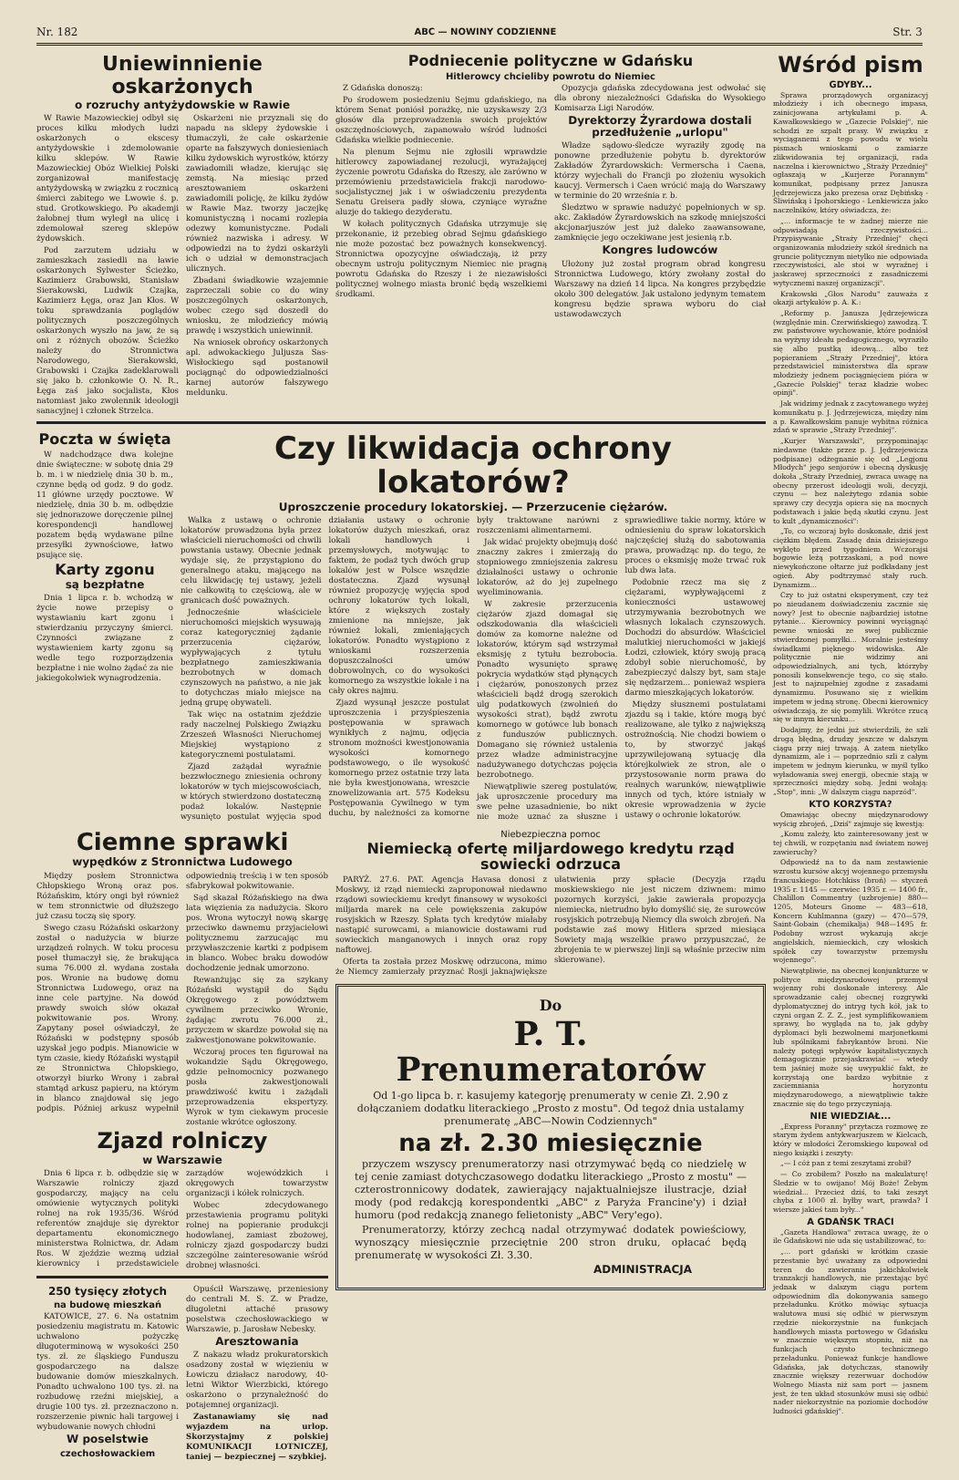Nr. 182 ABC — NOWINY CODZIENNE Str. 3
Uniewinnienie oskarżonych
o rozruchy antyżydowskie w Rawie
W Rawie Mazowieckiej odbył się proces kilku młodych ludzi oskarżonych o ekscesy antyżydowskie i zdemolowanie kilku sklepów. W Rawie Mazowieckiej Obóz Wielkiej Polski zorganizował manifestację antyżydowską w związku z rocznicą śmierci zabitego we Lwowie ś. p. stud. Grotkowskiego. Po akademji żałobnej tłum wyległ na ulicę i zdemolował szereg sklepów żydowskich.
Pod zarzutem udziału w zamieszkach zasiedli na ławie oskarżonych Sylwester Ścieżko, Kazimierz Grabowski, Stanisław Sierakowski, Ludwik Czajka, Kazimierz Łęga, oraz Jan Kłos. W toku sprawdzania poglądów politycznych poszczególnych oskarżonych wyszło na jaw, że są oni z różnych obozów. Ścieżko należy do Stronnictwa Narodowego, Sierakowski, Grabowski i Czajka zadeklarowali się jako b. członkowie O. N. R., Łęga zaś jako socjalista, Kłos natomiast jako zwolennik ideologji sanacyjnej i członek Strzelca.
Oskarżeni nie przyznali się do napadu na sklepy żydowskie i tłumaczyli, że całe oskarżenie oparte na fałszywych doniesieniach kilku żydowskich wyrostków, którzy zawiadomili władze, kierując się zemstą. Na miesiąc przed aresztowaniem oskarżeni zawiadomili policję, że kilku żydów w Rawie Maz. tworzy jaczejkę komunistyczną i nocami rozlepia odezwy komunistyczne. Podali również nazwiska i adresy. W odpowiedzi na to żydzi oskarżyli ich o udział w demonstracjach ulicznych.
Zbadani świadkowie wzajemnie zaprzeczali sobie co do winy poszczególnych oskarżonych, wobec czego sąd doszedł do wniosku, że młodzieńcy mówią prawdę i wszystkich uniewinnił.
Na wniosek obrońcy oskarżonych apl. adwokackiego Juljusza Sas-Wisłockiego sąd postanowił pociągnąć do odpowiedzialności karnej autorów fałszywego meldunku.
Podniecenie polityczne w Gdańsku
Hitlerowcy chcieliby powrotu do Niemiec
Z Gdańska donoszą:
Po środowem posiedzeniu Sejmu gdańskiego, na którem Senat poniósł porażkę, nie uzyskawszy 2/3 głosów dla przeprowadzenia swoich projektów oszczędnościowych, zapanowało wśród ludności Gdańska wielkie podniecenie.
Na plenum Sejmu nie zgłosili wprawdzie hitlerowcy zapowiadanej rezolucji, wyrażającej życzenie powrotu Gdańska do Rzeszy, ale zarówno w przemówieniu przedstawiciela frakcji narodowo-socjalistycznej jak i w oświadczeniu prezydenta Senatu Greisera padły słowa, czyniące wyraźne aluzje do takiego dezyderatu.
W kołach politycznych Gdańska utrzymuje się przekonanie, iż przebieg obrad Sejmu gdańskiego nie może pozostać bez poważnych konsekwencyj. Stronnictwa opozycyjne oświadczają, iż przy obecnym ustroju politycznym Niemiec nie pragną powrotu Gdańska do Rzeszy i że niezawisłości politycznej wolnego miasta bronić będą wszelkiemi środkami.
Opozycja gdańska zdecydowana jest odwołać się dla obrony niezależności Gdańska do Wysokiego Komisarza Ligi Narodów.
Dyrektorzy Żyrardowa dostali przedłużenie „urlopu"
Władze sądowo-śledcze wyraziły zgodę na ponowne przedłużenie pobytu b. dyrektorów Zakładów Żyrardowskich: Vermerscha i Caena, którzy wyjechali do Francji po złożeniu wysokich kaucyj. Vermersch i Caen wrócić mają do Warszawy w terminie do 20 września r. b.
Śledztwo w sprawie nadużyć popełnionych w sp. akc. Zakładów Żyrardowskich na szkodę mniejszości akcjonarjuszów jest już daleko zaawansowane, zamknięcie jego oczekiwane jest jesienią r.b.
Kongres ludowców
Ułożony już został program obrad kongresu Stronnictwa Ludowego, który zwołany został do Warszawy na dzień 14 lipca. Na kongres przybędzie około 300 delegatów. Jak ustalono jedynym tematem kongresu będzie sprawa wyboru do ciał ustawodawczych
Poczta w święta
W nadchodzące dwa kolejne dnie świąteczne: w sobotę dnia 29 b. m. i w niedzielę dnia 30 b. m., czynne będą od godz. 9 do godz. 11 główne urzędy pocztowe. W niedzielę, dnia 30 b. m. odbędzie się jednorazowe doręczenie pilnej korespondencji handlowej pozatem będą wydawane pilne przesyłki żywnościowe, łatwo psujące się.
Karty zgonu
są bezpłatne
Dnia 1 lipca r. b. wchodzą w życie nowe przepisy o wystawianiu kart zgonu i stwierdzaniu przyczyny śmierci. Czynności związane z wystawieniem karty zgonu są wedle tego rozporządzenia bezpłatne i nie wolno żądać za nie jakiegokolwiek wynagrodzenia.
Czy likwidacja ochrony lokatorów?
Uproszczenie procedury lokatorskiej. — Przerzucenie ciężarów.
Walka z ustawą o ochronie lokatorów prowadzona była przez właścicieli nieruchomości od chwili powstania ustawy. Obecnie jednak wydaje się, że przystąpiono do generalnego ataku, mającego na celu likwidację tej ustawy, jeżeli nie całkowitą to częściową, ale w granicach dość poważnych.
Jednocześnie właściciele nieruchomości miejskich wysuwają coraz kategoryczniej żądanie przerzucenia ciężarów, wypływających z tytułu bezpłatnego zamieszkiwania bezrobotnych w domach czynszowych na państwo, a nie jak to dotychczas miało miejsce na jedną grupę obywateli.
Tak więc na ostatnim zjeździe rady naczelnej Polskiego Związku Zrzeszeń Własności Nieruchomej Miejskiej wystąpiono z kategorycznemi postulatami.
Zjazd zażądał wyraźnie bezzwłocznego zniesienia ochrony lokatorów w tych miejscowościach, w których stwierdzono dostateczną podaż lokalów. Następnie wysunięto postulat wyjęcia spod działania ustawy o ochronie lokatorów dużych mieszkań, oraz lokali handlowych i przemysłowych, motywując to faktem, że podaż tych dwóch grup lokalów jest w Polsce wszędzie dostateczna. Zjazd wysunął również propozycję wyjęcia spod ochrony lokatorów tych lokali, które z większych zostały zmienione na mniejsze, jak również lokali, zmieniających lokatorów. Ponadto wystąpiono z wnioskami rozszerzenia dopuszczalności umów dobrowolnych, co do wysokości komornego za wszystkie lokale i na cały okres najmu.
Zjazd wysunął jeszcze postulat uproszczenia i przyśpieszenia postępowania w sprawach wynikłych z najmu, odjęcia stronom możności kwestjonowania wysokości komornego podstawowego, o ile wysokość komornego przez ostatnie trzy lata nie była kwestjonowana, wreszcie znowelizowania art. 575 Kodeksu Postępowania Cywilnego w tym duchu, by należności za komorne były traktowane narówni z roszczeniami alimentarnemi.
Jak widać projekty obejmują dość znaczny zakres i zmierzają do stopniowego zmniejszenia zakresu działalności ustawy o ochronie lokatorów, aż do jej zupełnego wyeliminowania.
W zakresie przerzucenia ciężarów zjazd domagał się odszkodowania dla właścicieli domów za komorne należne od lokatorów, którym sąd wstrzymał eksmisję z tytułu bezrobocia. Ponadto wysunięto sprawę pokrycia wydatków stąd płynących i ciężarów, ponoszonych przez właścicieli bądź drogą szerokich ulg podatkowych (zwolnień do wysokości strat), bądź zwrotu komornego w gotówce lub bonach z funduszów publicznych. Domagano się również ustalenia przez władze administracyjne nadużywanego dotychczas pojęcia bezrobotnego.
Niewątpliwie szereg postulatów, jak uproszczenie procedury ma swe pełne uzasadnienie, bo nikt nie może uznać za słuszne i sprawiedliwe takie normy, które w odniesieniu do spraw lokatorskich najczęściej służą do sabotowania prawa, prowadząc np. do tego, że proces o eksmisję może trwać rok lub dwa lata.
Podobnie rzecz ma się z ciężarami, wypływającemi z konieczności ustawowej utrzymywania bezrobotnych we własnych lokalach czynszowych. Dochodzi do absurdów. Właściciel malutkiej nieruchomości w jakiejś Łodzi, człowiek, który swoją pracą zdobył sobie nieruchomość, by zabezpieczyć dalszy byt, sam staje się nędzarzem... ponieważ wspiera darmo mieszkających lokatorów.
Między słusznemi postulatami zjazdu są i takie, które mogą być realizowane, ale tylko z największą ostrożnością. Nie chodzi bowiem o to, by stworzyć jakąś uprzywilejowaną sytuację dla którejkolwiek ze stron, ale o przystosowanie norm prawa do realnych warunków, niewątpliwie innych od tych, które istniały w okresie wprowadzenia w życie ustawy o ochronie lokatorów.
Ciemne sprawki
wypędków z Stronnictwa Ludowego
Między posłem Stronnictwa Chłopskiego Wroną oraz pos. Różańskim, który ongi był również w tem stronnictwie od dłuższego już czasu toczą się spory.
Swego czasu Różański oskarżony został o nadużycia w biurze urządzeń rolnych. W toku procesu poseł tłumaczył się, że brakująca suma 76.000 zł. wydana została pos. Wronie na budowę domu Stronnictwa Ludowego, oraz na inne cele partyjne. Na dowód prawdy swoich słów okazał pokwitowanie pos. Wrony. Zapytany poseł oświadczył, że Różański w podstępny sposób uzyskał jego podpis. Mianowicie w tym czasie, kiedy Różański wystąpił ze Stronnictwa Chłopskiego, otworzył biurko Wrony i zabrał stamtąd arkusz papieru, na którym in blanco znajdował się jego podpis. Później arkusz wypełnił odpowiednią treścią i w ten sposób sfabrykował pokwitowanie.
Sąd skazał Różańskiego na dwa lata więzienia za nadużycia. Skoro pos. Wrona wytoczył nową skargę przeciwko dawnemu przyjacielowi politycznemu zarzucając mu przywłaszczenie kartki z podpisem in blanco. Wobec braku dowodów dochodzenie jednak umorzono.
Rewanżując się za szykany Różański wystąpił do Sądu Okręgowego z powództwem cywilnem przeciwko Wronie, żądając zwrotu 76.000 zł., przyczem w skardze powołał się na zakwestjonowane pokwitowanie.
Wczoraj proces ten figurował na wokandzie Sądu Okręgowego, gdzie pełnomocnicy pozwanego posła zakwestjonowali prawdziwość kwitu i zażądali przeprowadzenia ekspertyzy. Wyrok w tym ciekawym procesie zostanie wkrótce ogłoszony.
Zjazd rolniczy
w Warszawie
Dnia 6 lipca r. b. odbędzie się w Warszawie rolniczy zjazd gospodarczy, mający na celu omówienie wytycznych polityki rolnej na rok 1935/36. Wśród referentów znajduje się dyrektor departamentu ekonomicznego ministerstwa Rolnictwa, dr. Adam Ros. W zjeździe wezmą udział kierownicy i przedstawiciele zarządów wojewódzkich i okręgowych towarzystw organizacji i kółek rolniczych.
Wobec zdecydowanego przestawienia programu polityki rolnej na popieranie produkcji hodowlanej, zamiast zbożowej, rolniczy zjazd gospodarczy budzi szczególne zainteresowanie wśród drobnej własności.
250 tysięcy złotych
na budowę mieszkań
KATOWICE, 27. 6. Na ostatnim posiedzeniu magistratu m. Katowic uchwalono pożyczkę długoterminową w wysokości 250 tys. zł. ze śląskiego Funduszu gospodarczego na dalsze budowanie domów mieszkalnych. Ponadto uchwalono 100 tys. zł. na rozbudowę rzeźni miejskiej, a drugie 100 tys. zł. przeznaczono n. rozszerzenie piwnic hali targowej i wybudowanie nowych chłodni
W poselstwie
czechosłowackiem
Opuścił Warszawę, przeniesiony do centrali M. S. Z. w Pradze, długoletni attaché prasowy poselstwa czechosłowackiego w Warszawie, p. Jarosław Nebesky.
Aresztowania
Z nakazu władz prokuratorskich osadzony został w więzieniu w Łowiczu działacz narodowy, 40-letni Wiktor Wierzbicki, którego oskarżono o przynależność do potajemnej organizacji.
Zastanawiamy się nad wyjazdem na urlop. Skorzystajmy z polskiej KOMUNIKACJI LOTNICZEJ, taniej — bezpiecznej — szybkiej.
Niebezpieczna pomoc
Niemiecką ofertę miljardowego kredytu rząd sowiecki odrzuca
PARYŻ. 27.6. PAT. Agencja Havasa donosi z Moskwy, iż rząd niemiecki zaproponował niedawno rządowi sowieckiemu kredyt finansowy w wysokości miljarda marek na cele powiększenia zakupów rosyjskich w Rzeszy. Spłata tych kredytów miałaby nastąpić surowcami, a mianowicie dostawami rud sowieckich manganowych i innych oraz ropy naftowej.
Oferta ta została przez Moskwę odrzucona, mimo że Niemcy zamierzały przyznać Rosji jaknajwiększe ułatwienia przy spłacie (Decyzja rządu moskiewskiego nie jest niczem dziwnem: mimo pozornych korzyści, jakie zawierała propozycja niemiecka, nietrudno było domyślić się, że surowców rosyjskich potrzebują Niemcy dla swoich zbrojeń. Na podstawie zaś mowy Hitlera sprzed miesiąca Sowiety mają wszelkie prawo przypuszczać, że zbrojenia te w pierwszej linji są właśnie przeciw nim skierowane).
Do
P. T. Prenumeratorów
Od 1-go lipca b. r. kasujemy kategorję prenumeraty w cenie Zł. 2.90 z dołączaniem dodatku literackiego „Prosto z mostu". Od tegoż dnia ustalamy prenumeratę „ABC—Nowin Codziennych"
na zł. 2.30 miesięcznie
przyczem wszyscy prenumeratorzy nasi otrzymywać będą co niedzielę w tej cenie zamiast dotychczasowego dodatku literackiego „Prosto z mostu" — czterostronnicowy dodatek, zawierający najaktualniejsze ilustracje, dział mody (pod redakcją korespondentki „ABC" z Paryża Francine'y) i dział humoru (pod redakcją znanego felietonisty „ABC" Very'ego).
Prenumeratorzy, którzy zechcą nadal otrzymywać dodatek powieściowy, wynoszący miesięcznie przeciętnie 200 stron druku, opłacać będą prenumeratę w wysokości Zł. 3.30.
ADMINISTRACJA
Wśród pism
GDYBY...
Sprawa prorządowych organizacyj młodzieży i ich obecnego impasa, zainicjowana artykułami p. A. Kawałkowskiego w „Gazecie Polskiej", nie schodzi ze szpalt prasy. W związku z wyciąganemi z tego powodu w wielu pismach wnioskami o zamiarze zlikwidowania tej organizacji, rada naczelna i kierownictwo „Straży Przedniej" ogłaszają w „Kurjerze Porannym" komunikat, podpisany przez Janusza Jędrzejewicza jako prezesa oraz Dębińską - Śliwińską i Ipohorskiego - Lenkiewicza jako naczelników, który oświadcza, że:
„... informacje te w żadnej mierze nie odpowiadają rzeczywistości... Przypisywanie „Straży Przedniej" chęci organizowania młodzieży szkół średnich na gruncie politycznym nietylko nie odpowiada rzeczywistości, ale stoi w wyraźnej i jaskrawej sprzeczności z zasadniczemi wytycznemi naszej organizacji".
Krakowski „Głos Narodu" zauważa z okazji artykułów p. A. K.:
„Reformy p. Janusza Jędrzejewicza (względnie min. Czerwińskiego) zawodzą. T. zw. państwowe wychowanie, które podniósł na wyżyny ideału pedagogicznego, wyraziło się albo pustką ideową... albo też popieraniem „Straży Przedniej", która przedstawiciel ministerstwa dla spraw młodzieży jednem pociągnięciem pióra w „Gazecie Polskiej" teraz kładzie wobec opinji".
Jak widzimy jednak z zacytowanego wyżej komunikatu p. J. Jędrzejewicza, między nim a p. Kawałkowskim panuje wybitna różnica zdań w sprawie „Straży Przedniej".
„Kurjer Warszawski", przypominając niedawne (także przez p. J. Jędrzejewicza podpisane) odżegnanie się od „Legjonu Młodych" jego senjorów i obecną dyskusję dokoła „Straży Przedniej, zwraca uwagę na obecny przerost ideologji woli, decyzji, czynu — bez należytego zdania sobie sprawy czy decyzja opiera się na mocnych podstawach i jakie będą skutki czynu. Jest to kult „dynamiczności":
„To, co wczoraj było doskonałe, dziś jest ciężkim błędem. Zasadę dnia dzisiejszego wyklęto przed tygodniem. Wczorajsi bogowie leżą potrzaskani, a pod nowe niewykończone ołtarze już podkładany jest ogień. Aby podtrzymać stały ruch. Dynamizm...
Czy to już ostatni eksperyment, czy też po nieudanem doświadczeniu zacznie się nowy? Jest to obecnie najbardziej istotne pytanie... Kierownicy powinni wyciągnąć pewne wnioski ze swej publicznie stwierdzonej pomyłki... Moralnie jesteśmy świadkami pięknego widowiska. Ale politycznie nie widzimy ani odpowiedzialnych, ani tych, którzyby ponosili konsekwencje tego, co się stało. Jest to najzupełniej zgodne z zasadami dynamizmu. Posuwano się z wielkim impetem w jedną stronę. Obecni kierownicy oświadczają, że się pomylili. Wkrótce rzucą się w innym kierunku...
Dodajmy, że jedni już stwierdzili, że szli drogą błędną, drudzy jeszcze w dalszym ciągu przy niej trwają. A zatem nietylko dynamizm, ale i — poprzednio szli z całym impetem w jednym kierunku, w myśl tylko wyładowania swej energji, obecnie stają w sprzeczności między sobą. Jedni wołają: „Stop", inni: „W dalszym ciągu naprzód".
KTO KORZYSTA?
Omawiając obecny międzynarodowy wyścig zbrojeń, „Dziś" zajmuje się kwestją:
„Komu zależy, kto zainteresowany jest w tej chwili, w rozpętaniu nad światem nowej zawieruchy?
Odpowiedź na to da nam zestawienie wzrostu kursów akcyj wojennego przemysłu francuskiego: Hotchkiss (broń) — styczeń 1935 r. 1145 — czerwiec 1935 r. — 1400 fr., Chalillon Commentry (uzbrojenie) 880—1205, Moteurs Gnome — 483—618, Koncern Kuhlmanna (gazy) — 470—579, Saint-Gobain (chemikalja) 948—1495 fr. Podobny wzrost wykazują akcje angielskich, niemieckich, czy włoskich spółek czy towarzystw przemysłu wojennego".
Niewątpliwie, na obecnej konjunkturze w polityce międzynarodowej przemysł wojenny robi doskonałe interesy. Ale sprowadzanie całej obecnej rozgrywki dyplomatycznej do intryg tych kół, jak to czyni organ Z. Z. Z., jest symplifikowaniem sprawy, bo wygląda na to, jak gdyby dyplomaci byli bezwolnemi marjonetkami lub spólnikami fabrykantów broni. Nie należy potęgi wpływów kapitalistycznych demagogicznie przejaskrawiać — wtedy tem jaśniej może się uwypuklić fakt, że korzystają one bardzo wybitnie z zaciemniania horyzontu międzynarodowego, a niewątpliwie także znacznie się do tego przyczyniają.
NIE WIEDZIAŁ...
„Express Poranny" przytacza rozmowę ze starym żydem antykwarjuszem w Kielcach, który w młodości Żeromskiego kupował od niego książki i zeszyty:
„— I cóż pan z temi zeszytami zrobił?
— Co zrobiłem? Poszło na makulaturę! Śledzie w to owijano! Mój Boże! Żebym wiedział... Przecież dziś, to taki zeszyt chyba z 1000 zł. byłby wart, prawda? I wiersze jakieś tam były..."
A GDAŃSK TRACI
„Gazeta Handlowa" zwraca uwagę, że o ile Gdańskowi nie uda się ustabilizować, to:
„... port gdański w krótkim czasie przestanie być uważany za odpowiedni teren do zawierania jakichkolwiek tranzakcji handlowych, nie przestając być jednak w dalszym ciągu portem odpowiednim dla dokonywania samego przeładunku. Krótko mówiąc sytuacja walutowa musi się odbić w pierwszym rzędzie niekorzystnie na funkcjach handlowych miasta portowego w Gdańsku w znacznie większym stopniu, niż na funkcjach czysto technicznego przeładunku. Ponieważ funkcje handlowe Gdańska, jak dotychczas, stanowiły znacznie większy rezerwuar dochodów Wolnego Miasta niż sam port — jasnem jest, że ten układ stosunków musi się odbić nader niekorzystnie na poziomie dochodów ludności gdańskiej".